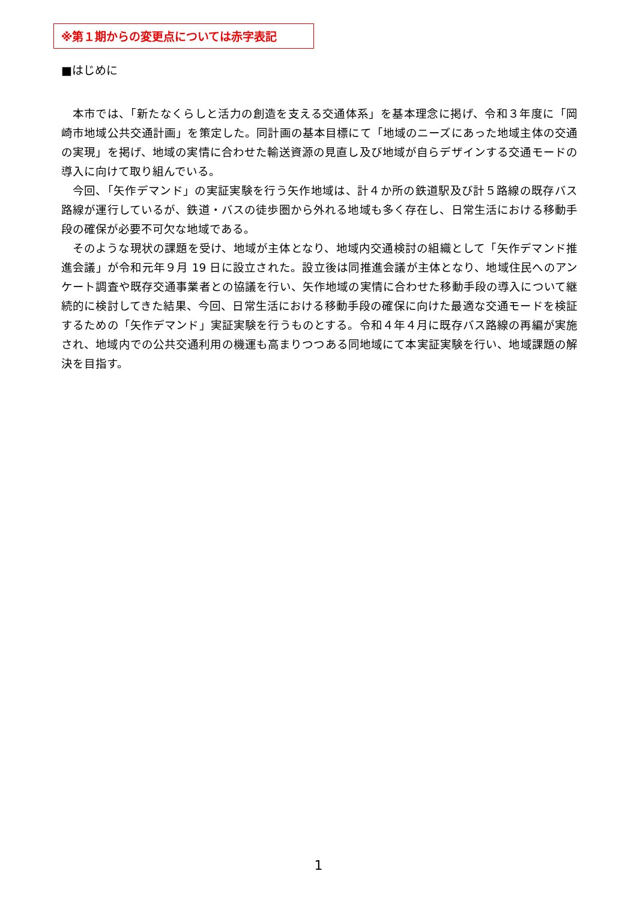※第１期からの変更点については赤字表記
■はじめに
本市では、「新たなくらしと活力の創造を支える交通体系」を基本理念に掲げ、令和３年度に「岡崎市地域公共交通計画」を策定した。同計画の基本目標にて「地域のニーズにあった地域主体の交通の実現」を掲げ、地域の実情に合わせた輸送資源の見直し及び地域が自らデザインする交通モードの導入に向けて取り組んでいる。
今回、「矢作デマンド」の実証実験を行う矢作地域は、計４か所の鉄道駅及び計５路線の既存バス路線が運行しているが、鉄道・バスの徒歩圏から外れる地域も多く存在し、日常生活における移動手段の確保が必要不可欠な地域である。
そのような現状の課題を受け、地域が主体となり、地域内交通検討の組織として「矢作デマンド推進会議」が令和元年９月 19 日に設立された。設立後は同推進会議が主体となり、地域住民へのアンケート調査や既存交通事業者との協議を行い、矢作地域の実情に合わせた移動手段の導入について継続的に検討してきた結果、今回、日常生活における移動手段の確保に向けた最適な交通モードを検証するための「矢作デマンド」実証実験を行うものとする。令和４年４月に既存バス路線の再編が実施され、地域内での公共交通利用の機運も高まりつつある同地域にて本実証実験を行い、地域課題の解決を目指す。
1